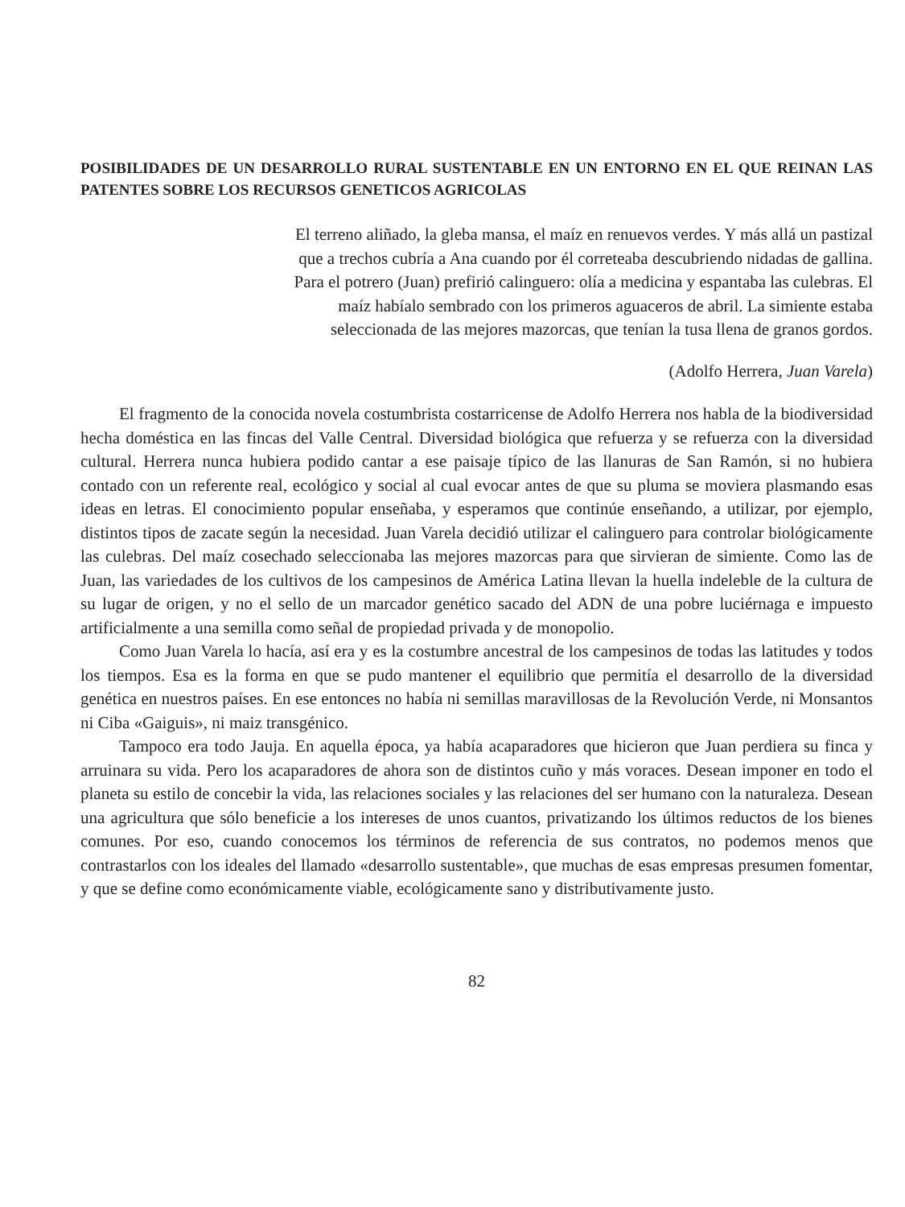POSIBILIDADES DE UN DESARROLLO RURAL SUSTENTABLE EN UN ENTORNO EN EL QUE REINAN LAS PATENTES SOBRE LOS RECURSOS GENETICOS AGRICOLAS
El terreno aliñado, la gleba mansa, el maíz en renuevos verdes. Y más allá un pastizal que a trechos cubría a Ana cuando por él correteaba descubriendo nidadas de gallina. Para el potrero (Juan) prefirió calinguero: olía a medicina y espantaba las culebras. El maíz habíalo sembrado con los primeros aguaceros de abril. La simiente estaba seleccionada de las mejores mazorcas, que tenían la tusa llena de granos gordos.
(Adolfo Herrera, Juan Varela)
El fragmento de la conocida novela costumbrista costarricense de Adolfo Herrera nos habla de la biodiversidad hecha doméstica en las fincas del Valle Central. Diversidad biológica que refuerza y se refuerza con la diversidad cultural. Herrera nunca hubiera podido cantar a ese paisaje típico de las llanuras de San Ramón, si no hubiera contado con un referente real, ecológico y social al cual evocar antes de que su pluma se moviera plasmando esas ideas en letras. El conocimiento popular enseñaba, y esperamos que continúe enseñando, a utilizar, por ejemplo, distintos tipos de zacate según la necesidad. Juan Varela decidió utilizar el calinguero para controlar biológicamente las culebras. Del maíz cosechado seleccionaba las mejores mazorcas para que sirvieran de simiente. Como las de Juan, las variedades de los cultivos de los campesinos de América Latina llevan la huella indeleble de la cultura de su lugar de origen, y no el sello de un marcador genético sacado del ADN de una pobre luciérnaga e impuesto artificialmente a una semilla como señal de propiedad privada y de monopolio.
Como Juan Varela lo hacía, así era y es la costumbre ancestral de los campesinos de todas las latitudes y todos los tiempos. Esa es la forma en que se pudo mantener el equilibrio que permitía el desarrollo de la diversidad genética en nuestros países. En ese entonces no había ni semillas maravillosas de la Revolución Verde, ni Monsantos ni Ciba «Gaiguis», ni maiz transgénico.
Tampoco era todo Jauja. En aquella época, ya había acaparadores que hicieron que Juan perdiera su finca y arruinara su vida. Pero los acaparadores de ahora son de distintos cuño y más voraces. Desean imponer en todo el planeta su estilo de concebir la vida, las relaciones sociales y las relaciones del ser humano con la naturaleza. Desean una agricultura que sólo beneficie a los intereses de unos cuantos, privatizando los últimos reductos de los bienes comunes. Por eso, cuando conocemos los términos de referencia de sus contratos, no podemos menos que contrastarlos con los ideales del llamado «desarrollo sustentable», que muchas de esas empresas presumen fomentar, y que se define como económicamente viable, ecológicamente sano y distributivamente justo.
82